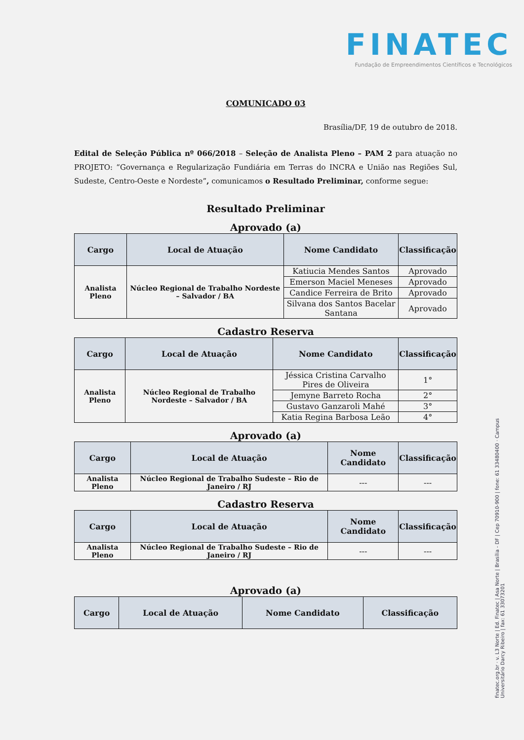FINATEC
Fundação de Empreendimentos Científicos e Tecnológicos
COMUNICADO 03
Brasília/DF, 19 de outubro de 2018.
Edital de Seleção Pública nº 066/2018 – Seleção de Analista Pleno – PAM 2 para atuação no PROJETO: “Governança e Regularização Fundiária em Terras do INCRA e União nas Regiões Sul, Sudeste, Centro-Oeste e Nordeste”, comunicamos o Resultado Preliminar, conforme segue:
Resultado Preliminar
Aprovado (a)
| Cargo | Local de Atuação | Nome Candidato | Classificação |
| --- | --- | --- | --- |
| Analista Pleno | Núcleo Regional de Trabalho Nordeste – Salvador / BA | Katiucia Mendes Santos | Aprovado |
| | | Emerson Maciel Meneses | Aprovado |
| | | Candice Ferreira de Brito | Aprovado |
| | | Silvana dos Santos Bacelar Santana | Aprovado |
Cadastro Reserva
| Cargo | Local de Atuação | Nome Candidato | Classificação |
| --- | --- | --- | --- |
| Analista Pleno | Núcleo Regional de Trabalho Nordeste – Salvador / BA | Jéssica Cristina Carvalho Pires de Oliveira | 1° |
| | | Jemyne Barreto Rocha | 2° |
| | | Gustavo Ganzaroli Mahé | 3° |
| | | Katia Regina Barbosa Leão | 4° |
Aprovado (a)
| Cargo | Local de Atuação | Nome Candidato | Classificação |
| --- | --- | --- | --- |
| Analista Pleno | Núcleo Regional de Trabalho Sudeste – Rio de Janeiro / RJ | --- | --- |
Cadastro Reserva
| Cargo | Local de Atuação | Nome Candidato | Classificação |
| --- | --- | --- | --- |
| Analista Pleno | Núcleo Regional de Trabalho Sudeste – Rio de Janeiro / RJ | --- | --- |
Aprovado (a)
| Cargo | Local de Atuação | Nome Candidato | Classificação |
| --- | --- | --- | --- |
finatec.org.br · v. L3 Norte | Ed. Finatec | Asa Norte | Brasília - DF | Cep 70910-900 | fone: 61 33480400 · Campus Universitário Darcy Ribeiro | fax: 61 33073201